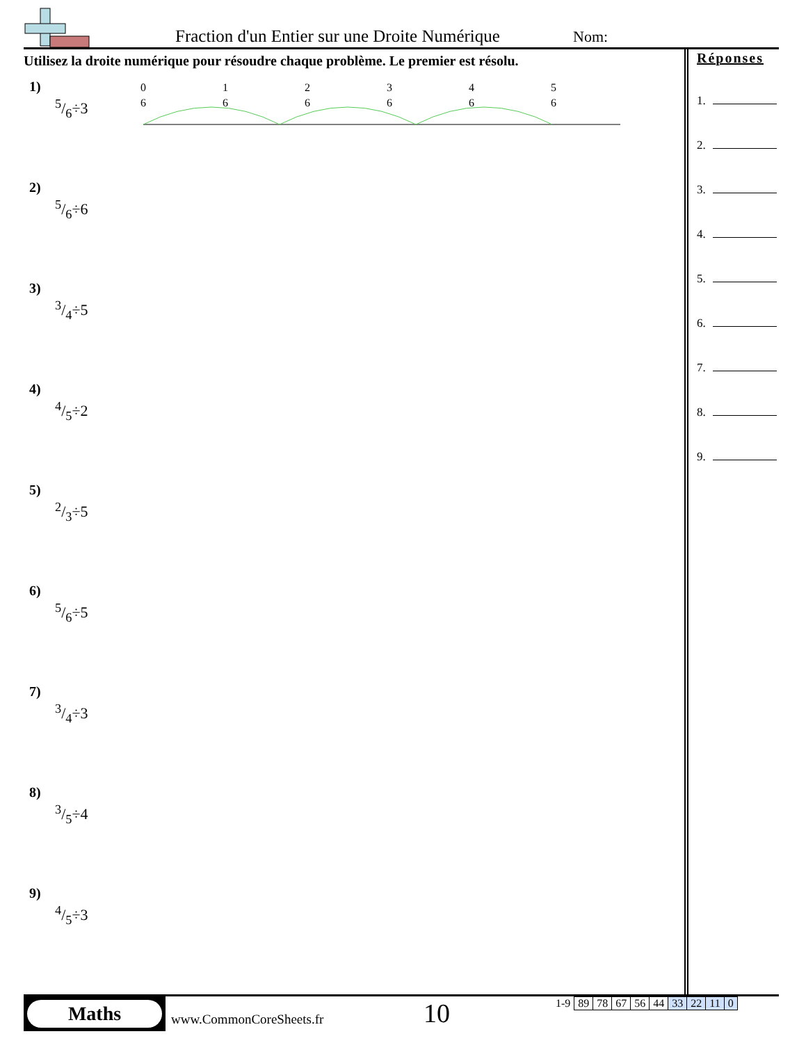Fraction d'un Entier sur une Droite Numérique
Nom:
Utilisez la droite numérique pour résoudre chaque problème. Le premier est résolu.
1)
5/6÷3
0
6
1
6
2
6
3
6
4
6
5
6
2)
5/6÷6
3)
3/4÷5
4)
4/5÷2
5)
2/3÷5
6)
5/6÷5
7)
3/4÷3
8)
3/5÷4
9)
4/5÷3
Réponses
1.
2.
3.
4.
5.
6.
7.
8.
9.
Maths
www.CommonCoreSheets.fr 10
| 1-9 | 89 | 78 | 67 | 56 | 44 | 33 | 22 | 11 | 0 |